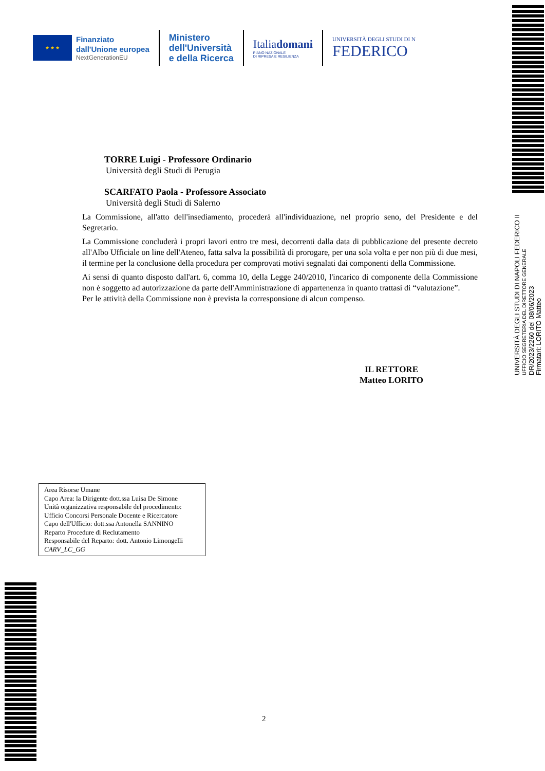★ ★ ★
Finanziato
dall'Unione europea
NextGenerationEU
Ministero
dell'Università
e della Ricerca
Italiadomani
PIANO NAZIONALE
DI RIPRESA E RESILIENZA
UNIVERSITÀ DEGLI STUDI DI N
FEDERICO
UNIVERSITÀ DEGLI STUDI DI NAPOLI FEDERICO II
UFFICIO SEGRETERIA DEL DIRETTORE GENERALE
DR/2023/2260 del 08/06/2023
Firmatari: LORITO Matteo
TORRE Luigi - Professore Ordinario
Università degli Studi di Perugia
SCARFATO Paola - Professore Associato
Università degli Studi di Salerno
La Commissione, all'atto dell'insediamento, procederà all'individuazione, nel proprio seno, del Presidente e del Segretario.
La Commissione concluderà i propri lavori entro tre mesi, decorrenti dalla data di pubblicazione del presente decreto all'Albo Ufficiale on line dell'Ateneo, fatta salva la possibilità di prorogare, per una sola volta e per non più di due mesi, il termine per la conclusione della procedura per comprovati motivi segnalati dai componenti della Commissione.
Ai sensi di quanto disposto dall'art. 6, comma 10, della Legge 240/2010, l'incarico di componente della Commissione non è soggetto ad autorizzazione da parte dell'Amministrazione di appartenenza in quanto trattasi di “valutazione”.
Per le attività della Commissione non è prevista la corresponsione di alcun compenso.
IL RETTORE
Matteo LORITO
Area Risorse Umane
Capo Area: la Dirigente dott.ssa Luisa De Simone
Unità organizzativa responsabile del procedimento:
Ufficio Concorsi Personale Docente e Ricercatore
Capo dell'Ufficio: dott.ssa Antonella SANNINO
Reparto Procedure di Reclutamento
Responsabile del Reparto: dott. Antonio Limongelli
CARV_LC_GG
2